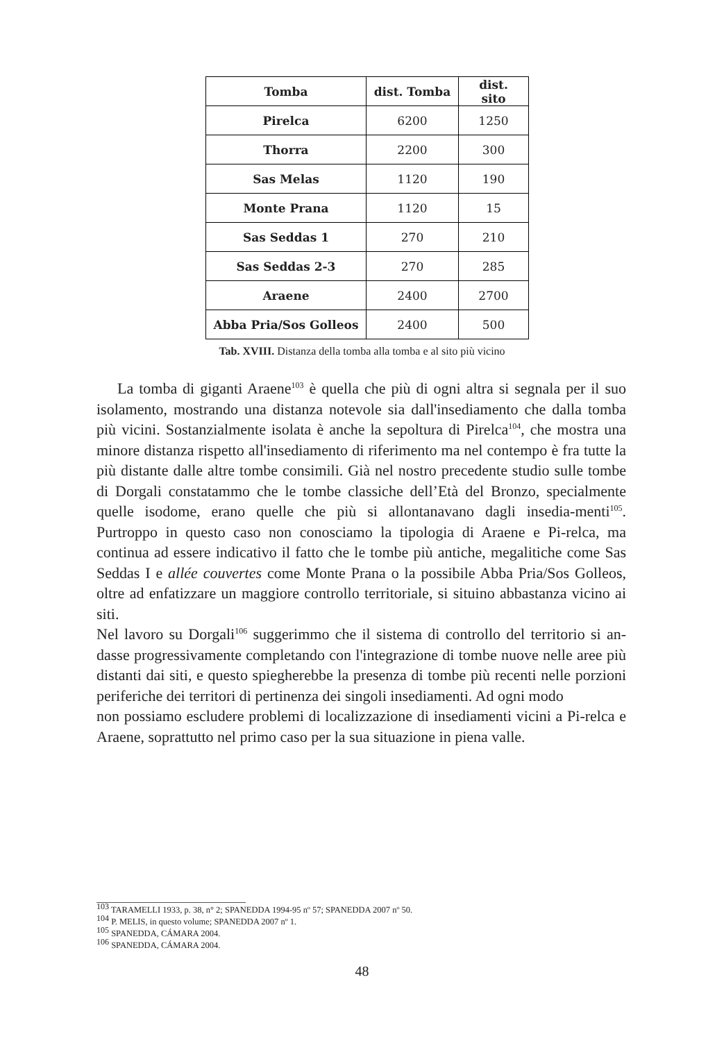| Tomba | dist. Tomba | dist. sito |
| --- | --- | --- |
| Pirelca | 6200 | 1250 |
| Thorra | 2200 | 300 |
| Sas Melas | 1120 | 190 |
| Monte Prana | 1120 | 15 |
| Sas Seddas 1 | 270 | 210 |
| Sas Seddas 2-3 | 270 | 285 |
| Araene | 2400 | 2700 |
| Abba Pria/Sos Golleos | 2400 | 500 |
Tab. XVIII. Distanza della tomba alla tomba e al sito più vicino
La tomba di giganti Araene<sup>103</sup> è quella che più di ogni altra si segnala per il suo isolamento, mostrando una distanza notevole sia dall'insediamento che dalla tomba più vicini. Sostanzialmente isolata è anche la sepoltura di Pirelca<sup>104</sup>, che mostra una minore distanza rispetto all'insediamento di riferimento ma nel contempo è fra tutte la più distante dalle altre tombe consimili. Già nel nostro precedente studio sulle tombe di Dorgali constatammo che le tombe classiche dell’Età del Bronzo, specialmente quelle isodome, erano quelle che più si allontanavano dagli insedia-menti<sup>105</sup>. Purtroppo in questo caso non conosciamo la tipologia di Araene e Pi-relca, ma continua ad essere indicativo il fatto che le tombe più antiche, megalitiche come Sas Seddas I e allée couvertes come Monte Prana o la possibile Abba Pria/Sos Golleos, oltre ad enfatizzare un maggiore controllo territoriale, si situino abbastanza vicino ai siti.
Nel lavoro su Dorgali<sup>106</sup> suggerimmo che il sistema di controllo del territorio si an-dasse progressivamente completando con l'integrazione di tombe nuove nelle aree più distanti dai siti, e questo spiegherebbe la presenza di tombe più recenti nelle porzioni periferiche dei territori di pertinenza dei singoli insediamenti. Ad ogni modo
non possiamo escludere problemi di localizzazione di insediamenti vicini a Pi-relca e Araene, soprattutto nel primo caso per la sua situazione in piena valle.
<sup>103</sup> TARAMELLI 1933, p. 38, n° 2; SPANEDDA 1994-95 nº 57; SPANEDDA 2007 nº 50.
<sup>104</sup> P. MELIS, in questo volume; SPANEDDA 2007 nº 1.
<sup>105</sup> SPANEDDA, CÁMARA 2004.
<sup>106</sup> SPANEDDA, CÁMARA 2004.
48